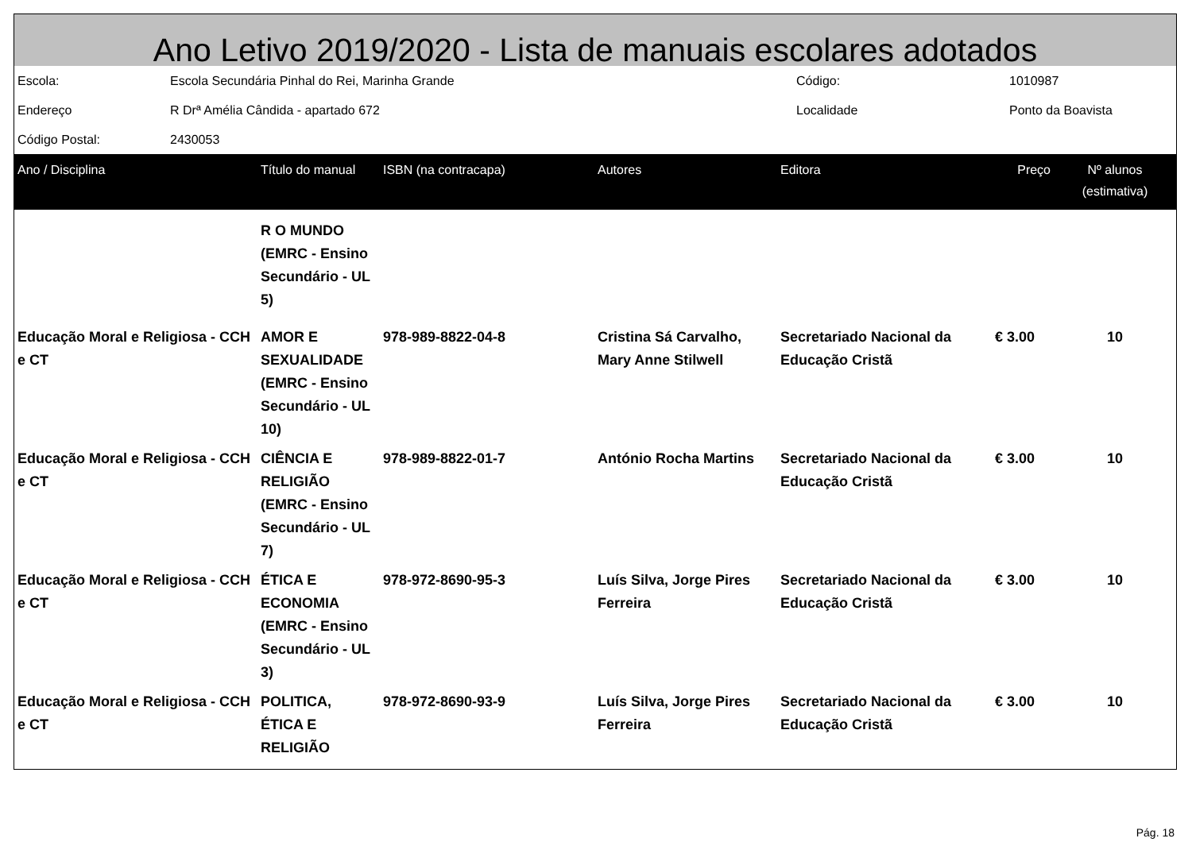Ano Letivo 2019/2020 - Lista de manuais escolares adotados
| Escola: | Escola Secundária Pinhal do Rei, Marinha Grande | Código: | 1010987 |
| Endereço | R Drª Amélia Cândida - apartado 672 | Localidade | Ponto da Boavista |
| Código Postal: | 2430053 | | |
| Ano / Disciplina | Título do manual | ISBN (na contracapa) | Autores | Editora | Preço | Nº alunos (estimativa) |
| --- | --- | --- | --- | --- | --- | --- |
| | R O MUNDO (EMRC - Ensino Secundário - UL 5) | | | | | |
| Educação Moral e Religiosa - CCH e CT | AMOR E SEXUALIDADE (EMRC - Ensino Secundário - UL 10) | 978-989-8822-04-8 | Cristina Sá Carvalho, Mary Anne Stilwell | Secretariado Nacional da Educação Cristã | € 3.00 | 10 |
| Educação Moral e Religiosa - CCH e CT | CIÊNCIA E RELIGIÃO (EMRC - Ensino Secundário - UL 7) | 978-989-8822-01-7 | António Rocha Martins | Secretariado Nacional da Educação Cristã | € 3.00 | 10 |
| Educação Moral e Religiosa - CCH e CT | ÉTICA E ECONOMIA (EMRC - Ensino Secundário - UL 3) | 978-972-8690-95-3 | Luís Silva, Jorge Pires Ferreira | Secretariado Nacional da Educação Cristã | € 3.00 | 10 |
| Educação Moral e Religiosa - CCH e CT | POLITICA, ÉTICA E RELIGIÃO | 978-972-8690-93-9 | Luís Silva, Jorge Pires Ferreira | Secretariado Nacional da Educação Cristã | € 3.00 | 10 |
Pág. 18